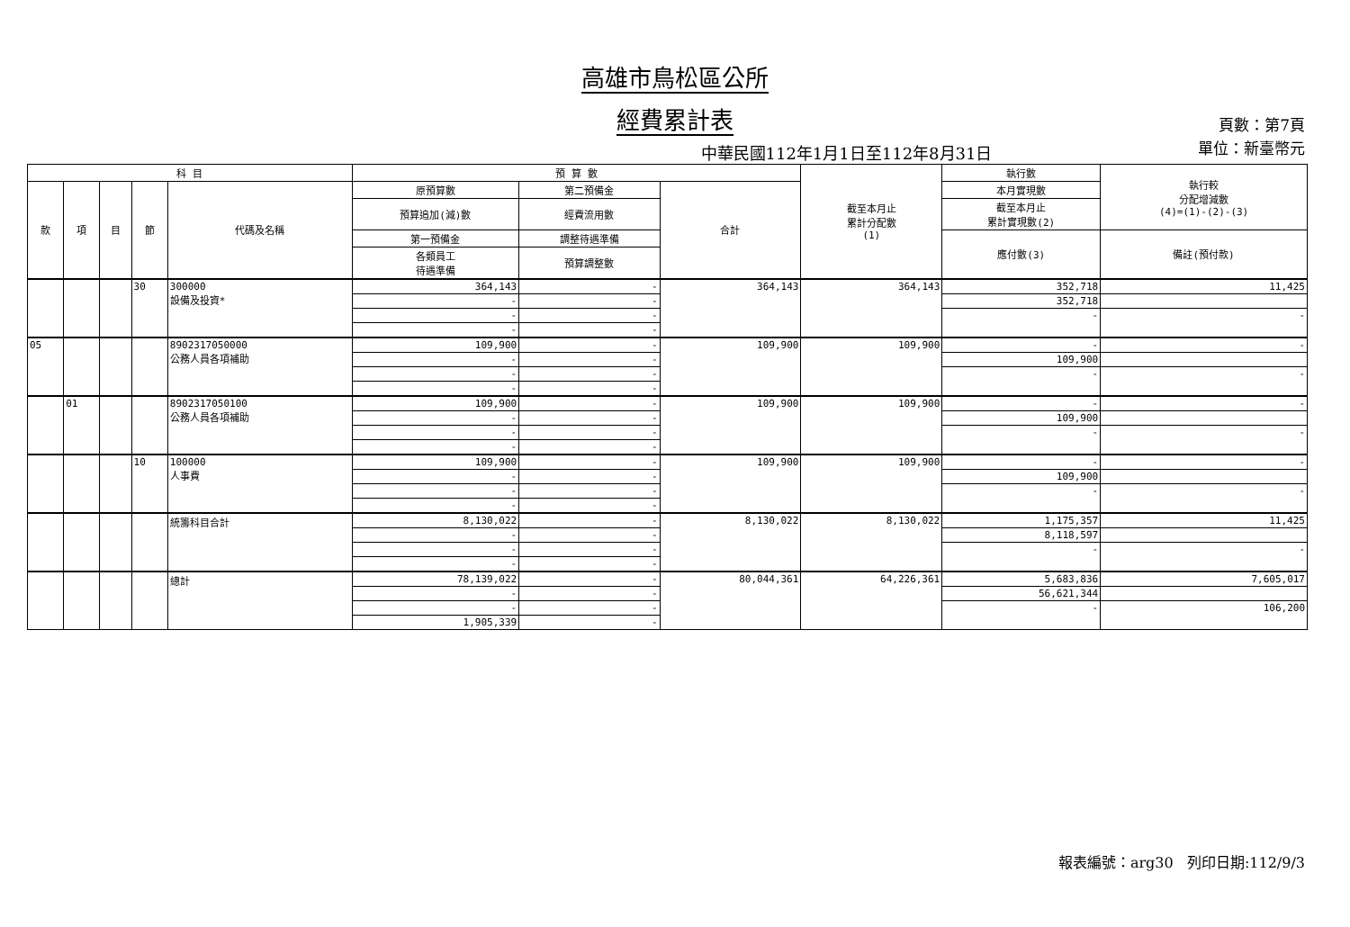高雄市鳥松區公所
經費累計表
中華民國112年1月1日至112年8月31日
頁數：第7頁
單位：新臺幣元
| 科 目 | | | | | 預 算 數 | | | 截至本月止 累計分配數 (1) | 執行數 | 執行較 分配增減數 (4)=(1)-(2)-(3) |
| --- | --- | --- | --- | --- | --- | --- | --- | --- | --- | --- |
| 款 | 項 | 目 | 節 | 代碼及名稱 | 原預算數 | 第二預備金 | 合計 | | 本月實現數 | |
| | | | | | 預算追加(減)數 | 經費流用數 | | | 截至本月止 累計實現數(2) | |
| | | | | | 第一預備金 | 調整待遇準備 | | | 應付數(3) | 備註(預付款) |
| | | | | | 各類員工 待遇準備 | 預算調整數 | | | | |
| | | | 30 | 300000 設備及投資* | 364,143 | - | 364,143 | 364,143 | 352,718 | 11,425 |
| | | | | | - | - | | | 352,718 | |
| | | | | | - | - | | | - | - |
| | | | | | - | - | | | | |
| 05 | | | | 8902317050000 公務人員各項補助 | 109,900 | - | 109,900 | 109,900 | - | - |
| | | | | | - | - | | | 109,900 | |
| | | | | | - | - | | | - | - |
| | | | | | - | - | | | | |
| | 01 | | | 8902317050100 公務人員各項補助 | 109,900 | - | 109,900 | 109,900 | - | - |
| | | | | | - | - | | | 109,900 | |
| | | | | | - | - | | | - | - |
| | | | | | - | - | | | | |
| | | | 10 | 100000 人事費 | 109,900 | - | 109,900 | 109,900 | - | - |
| | | | | | - | - | | | 109,900 | |
| | | | | | - | - | | | - | - |
| | | | | | - | - | | | | |
| | | | | 統籌科目合計 | 8,130,022 | - | 8,130,022 | 8,130,022 | 1,175,357 | 11,425 |
| | | | | | - | - | | | 8,118,597 | |
| | | | | | - | - | | | - | - |
| | | | | | - | - | | | | |
| | | | | 總計 | 78,139,022 | - | 80,044,361 | 64,226,361 | 5,683,836 | 7,605,017 |
| | | | | | - | - | | | 56,621,344 | |
| | | | | | - | - | | | - | 106,200 |
| | | | | | 1,905,339 | - | | | | |
報表編號：arg30 列印日期:112/9/3